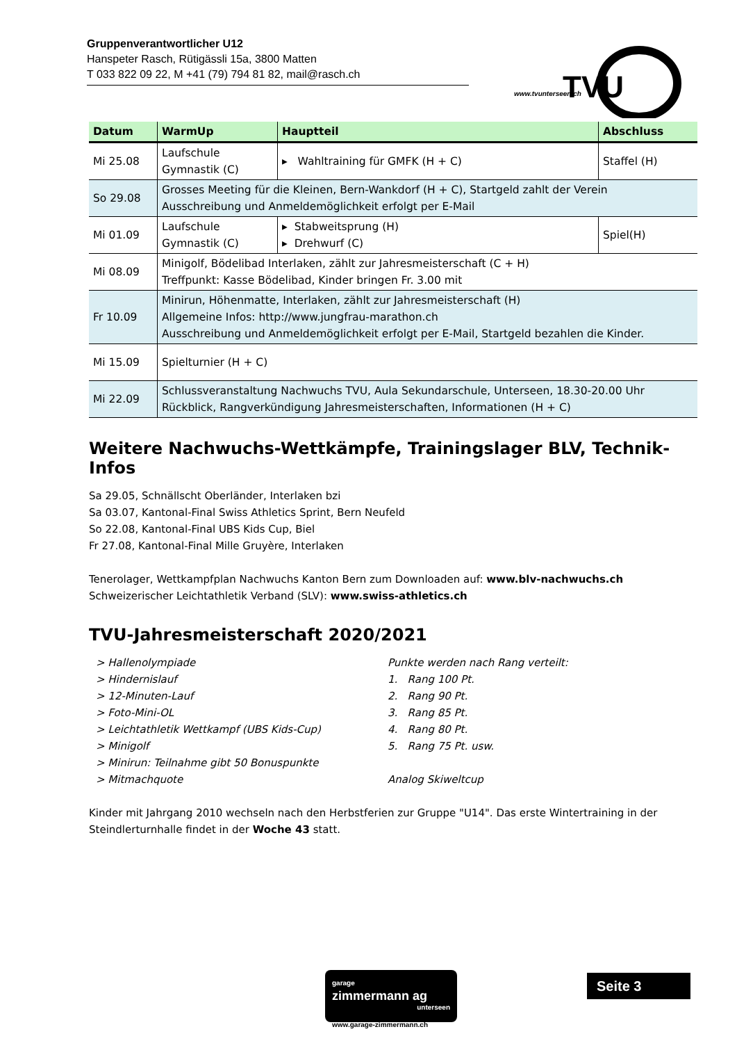Gruppenverantwortlicher U12
Hanspeter Rasch, Rütigässli 15a, 3800 Matten
T 033 822 09 22, M +41 (79) 794 81 82, mail@rasch.ch
TVU
www.tvunterseen.ch
| Datum | WarmUp | Hauptteil | Abschluss |
| --- | --- | --- | --- |
| Mi 25.08 | Laufschule Gymnastik (C) | ▸ Wahltraining für GMFK (H + C) | Staffel (H) |
| So 29.08 | Grosses Meeting für die Kleinen, Bern-Wankdorf (H + C), Startgeld zahlt der Verein Ausschreibung und Anmeldemöglichkeit erfolgt per E-Mail | | |
| Mi 01.09 | Laufschule Gymnastik (C) | ▸ Stabweitsprung (H) ▸ Drehwurf (C) | Spiel(H) |
| Mi 08.09 | Minigolf, Bödelibad Interlaken, zählt zur Jahresmeisterschaft (C + H) Treffpunkt: Kasse Bödelibad, Kinder bringen Fr. 3.00 mit | | |
| Fr 10.09 | Minirun, Höhenmatte, Interlaken, zählt zur Jahresmeisterschaft (H) Allgemeine Infos: http://www.jungfrau-marathon.ch Ausschreibung und Anmeldemöglichkeit erfolgt per E-Mail, Startgeld bezahlen die Kinder. | | |
| Mi 15.09 | Spielturnier (H + C) | | |
| Mi 22.09 | Schlussveranstaltung Nachwuchs TVU, Aula Sekundarschule, Unterseen, 18.30-20.00 Uhr Rückblick, Rangverkündigung Jahresmeisterschaften, Informationen (H + C) | | |
Weitere Nachwuchs-Wettkämpfe, Trainingslager BLV, Technik-Infos
Sa 29.05, Schnällscht Oberländer, Interlaken bzi
Sa 03.07, Kantonal-Final Swiss Athletics Sprint, Bern Neufeld
So 22.08, Kantonal-Final UBS Kids Cup, Biel
Fr 27.08, Kantonal-Final Mille Gruyère, Interlaken
Tenerolager, Wettkampfplan Nachwuchs Kanton Bern zum Downloaden auf: www.blv-nachwuchs.ch
Schweizerischer Leichtathletik Verband (SLV): www.swiss-athletics.ch
TVU-Jahresmeisterschaft 2020/2021
> Hallenolympiade
> Hindernislauf
> 12-Minuten-Lauf
> Foto-Mini-OL
> Leichtathletik Wettkampf (UBS Kids-Cup)
> Minigolf
> Minirun: Teilnahme gibt 50 Bonuspunkte
> Mitmachquote
Punkte werden nach Rang verteilt:
1. Rang 100 Pt.
2. Rang 90 Pt.
3. Rang 85 Pt.
4. Rang 80 Pt.
5. Rang 75 Pt. usw.
Analog Skiweltcup
Kinder mit Jahrgang 2010 wechseln nach den Herbstferien zur Gruppe "U14". Das erste Wintertraining in der Steindlerturnhalle findet in der Woche 43 statt.
garage
zimmermann ag
unterseen
www.garage-zimmermann.ch
Seite 3